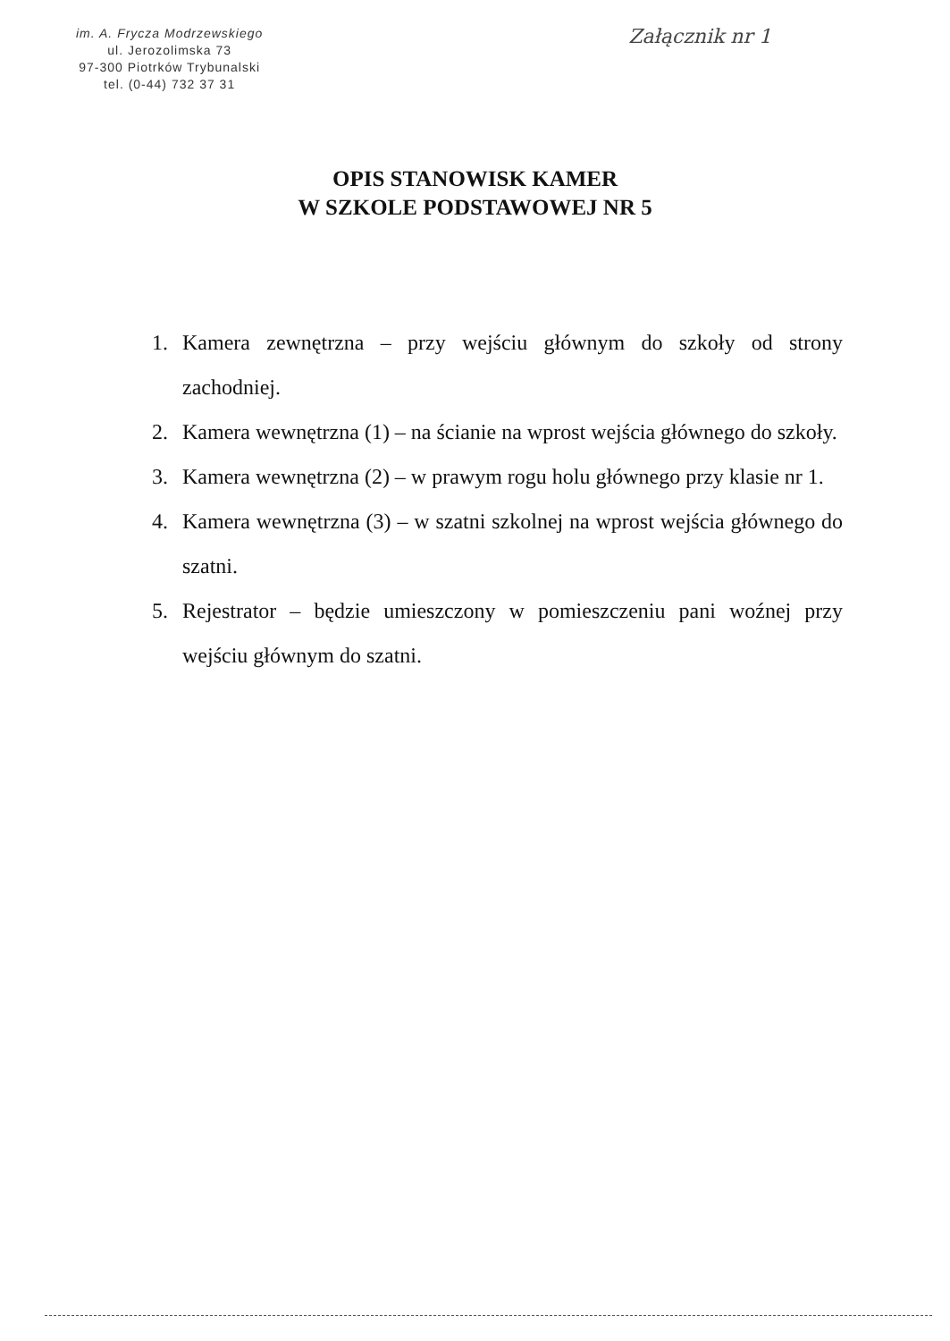im. A. Frycza Modrzewskiego
ul. Jerozolimska 73
97-300 Piotrków Trybunalski
tel. (0-44) 732 37 31
Załącznik nr 1
OPIS STANOWISK KAMER
W SZKOLE PODSTAWOWEJ NR 5
1. Kamera zewnętrzna – przy wejściu głównym do szkoły od strony zachodniej.
2. Kamera wewnętrzna (1) – na ścianie na wprost wejścia głównego do szkoły.
3. Kamera wewnętrzna (2) – w prawym rogu holu głównego przy klasie nr 1.
4. Kamera wewnętrzna (3) – w szatni szkolnej na wprost wejścia głównego do szatni.
5. Rejestrator – będzie umieszczony w pomieszczeniu pani woźnej przy wejściu głównym do szatni.